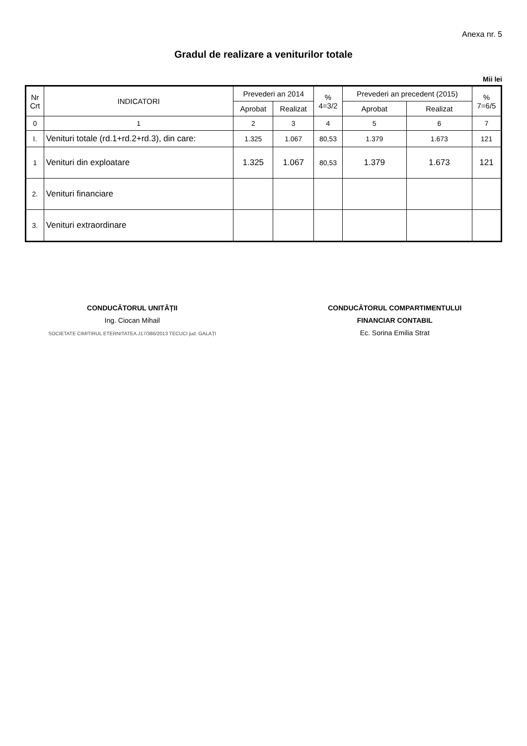Anexa nr. 5
Gradul de realizare a veniturilor totale
Mii lei
| Nr Crt | INDICATORI | Prevederi an 2014 | | % 4=3/2 | Prevederi an precedent (2015) | | % 7=6/5 |
| --- | --- | --- | --- | --- | --- | --- | --- |
| | | Aprobat | Realizat | | Aprobat | Realizat | |
| 0 | 1 | 2 | 3 | 4 | 5 | 6 | 7 |
| I. | Venituri totale (rd.1+rd.2+rd.3), din care: | 1.325 | 1.067 | 80,53 | 1.379 | 1.673 | 121 |
| 1 | Venituri din exploatare | 1.325 | 1.067 | 80,53 | 1.379 | 1.673 | 121 |
| 2. | Venituri financiare | | | | | | |
| 3. | Venituri extraordinare | | | | | | |
CONDUCĂTORUL UNITĂȚII
Ing. Ciocan Mihail
SOCIETATE CIMITIRUL ETERNITATEA J17/386/2013 TECUCI jud. GALAȚI
CONDUCĂTORUL COMPARTIMENTULUI
FINANCIAR CONTABIL
Ec. Sorina Emilia Strat